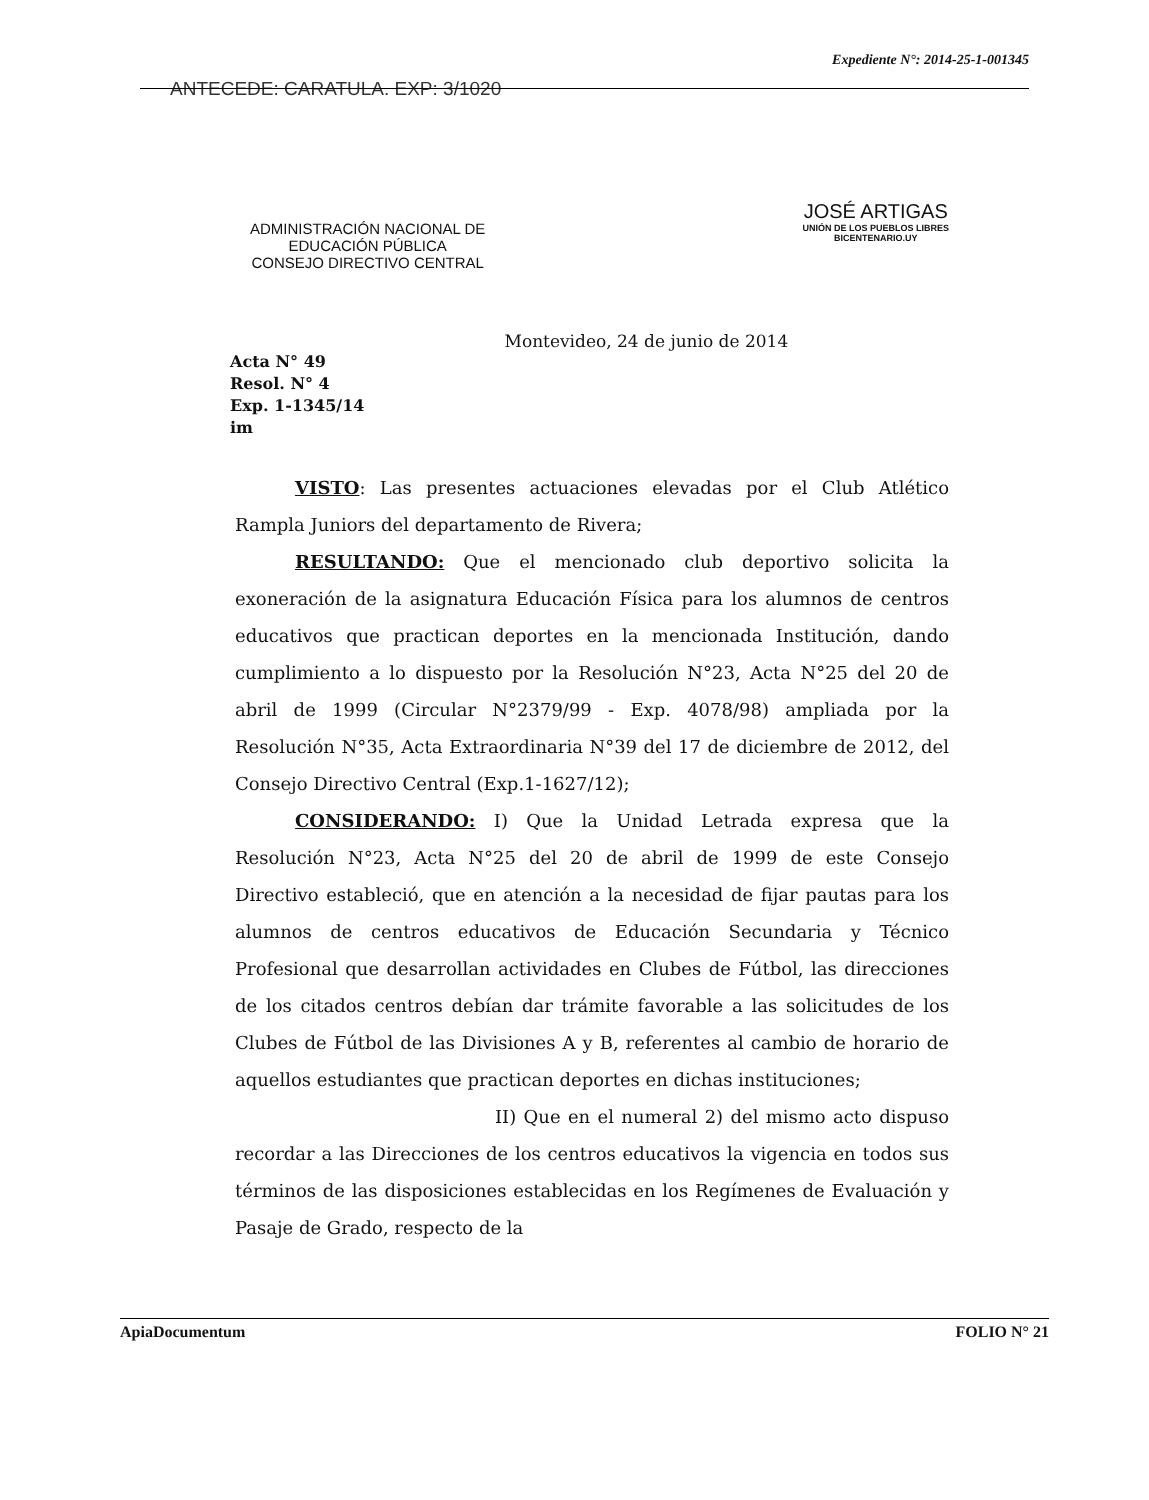Expediente N°: 2014-25-1-001345
ANTECEDE: CARATULA. EXP: 3/1020
ADMINISTRACIÓN NACIONAL DE
EDUCACIÓN PÚBLICA
CONSEJO DIRECTIVO CENTRAL
JOSÉ ARTIGAS
UNIÓN DE LOS PUEBLOS LIBRES
BICENTENARIO.UY
Acta N° 49
Resol. N° 4
Exp. 1-1345/14
im
Montevideo, 24 de junio de 2014
VISTO: Las presentes actuaciones elevadas por el Club Atlético Rampla Juniors del departamento de Rivera;
RESULTANDO: Que el mencionado club deportivo solicita la exoneración de la asignatura Educación Física para los alumnos de centros educativos que practican deportes en la mencionada Institución, dando cumplimiento a lo dispuesto por la Resolución N°23, Acta N°25 del 20 de abril de 1999 (Circular N°2379/99 - Exp. 4078/98) ampliada por la Resolución N°35, Acta Extraordinaria N°39 del 17 de diciembre de 2012, del Consejo Directivo Central (Exp.1-1627/12);
CONSIDERANDO: I) Que la Unidad Letrada expresa que la Resolución N°23, Acta N°25 del 20 de abril de 1999 de este Consejo Directivo estableció, que en atención a la necesidad de fijar pautas para los alumnos de centros educativos de Educación Secundaria y Técnico Profesional que desarrollan actividades en Clubes de Fútbol, las direcciones de los citados centros debían dar trámite favorable a las solicitudes de los Clubes de Fútbol de las Divisiones A y B, referentes al cambio de horario de aquellos estudiantes que practican deportes en dichas instituciones;
II) Que en el numeral 2) del mismo acto dispuso recordar a las Direcciones de los centros educativos la vigencia en todos sus términos de las disposiciones establecidas en los Regímenes de Evaluación y Pasaje de Grado, respecto de la
ApiaDocumentum FOLIO N° 21